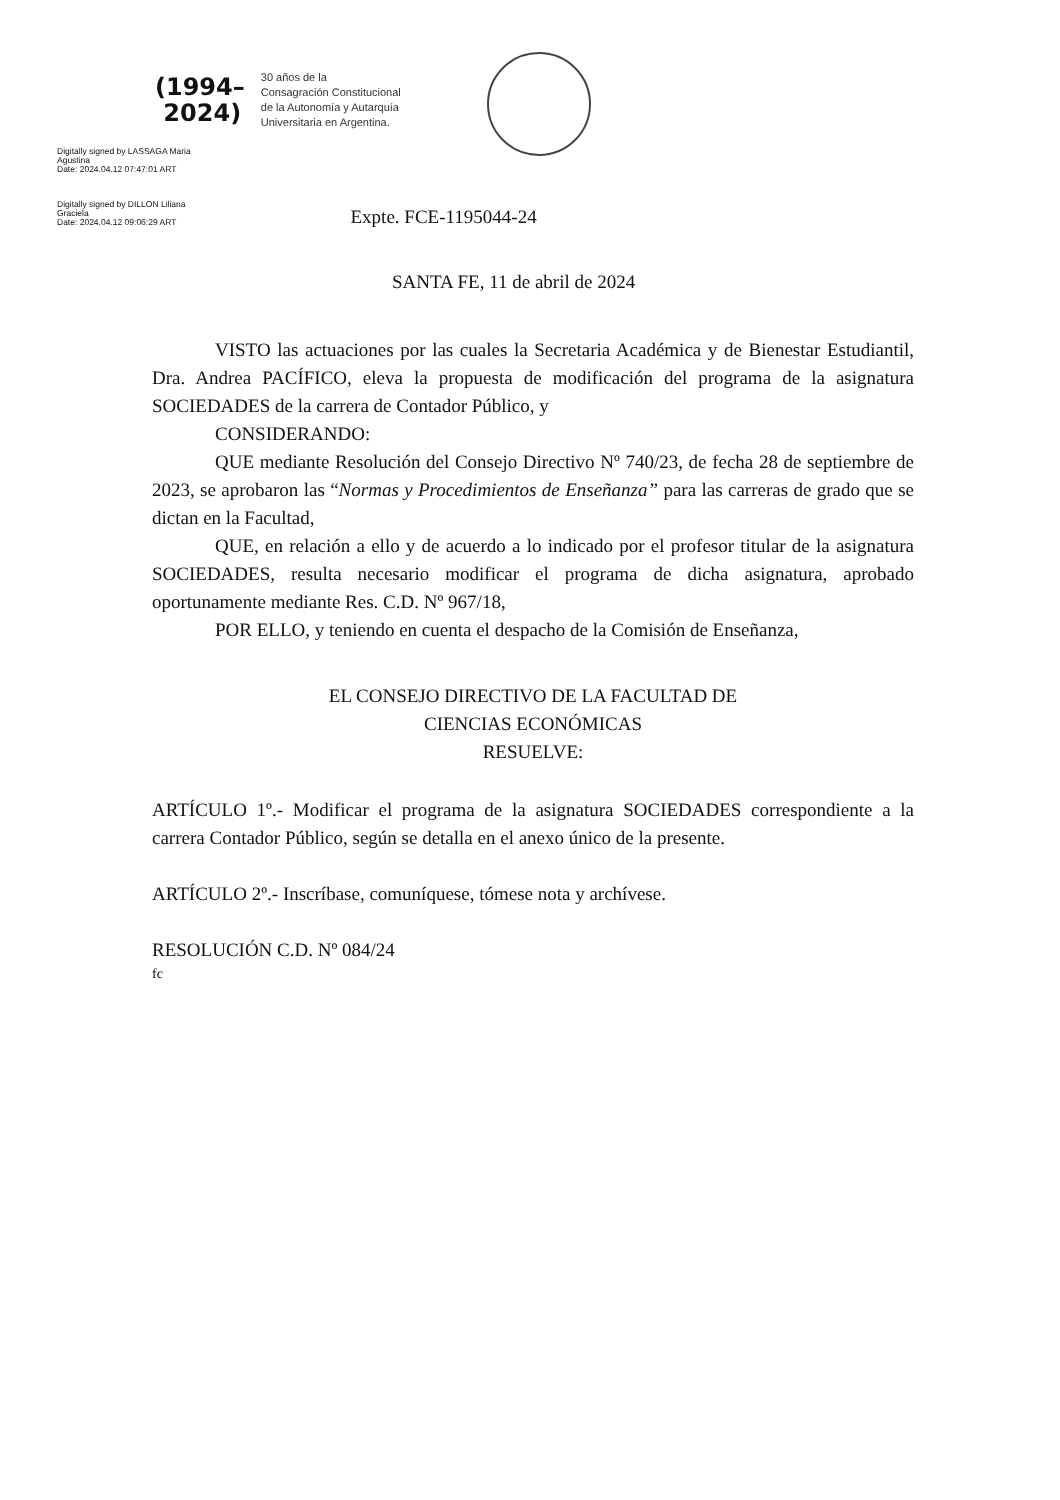(1994–
2024)
30 años de la
Consagración Constitucional
de la Autonomía y Autarquía
Universitaria en Argentina.
Digitally signed by LASSAGA Maria
Agustina
Date: 2024.04.12 07:47:01 ART
Digitally signed by DILLON Liliana
Graciela
Date: 2024.04.12 09:06:29 ART
Expte. FCE-1195044-24
SANTA FE, 11 de abril de 2024
VISTO las actuaciones por las cuales la Secretaria Académica y de Bienestar Estudiantil, Dra. Andrea PACÍFICO, eleva la propuesta de modificación del programa de la asignatura SOCIEDADES de la carrera de Contador Público, y
CONSIDERANDO:
QUE mediante Resolución del Consejo Directivo Nº 740/23, de fecha 28 de septiembre de 2023, se aprobaron las “Normas y Procedimientos de Enseñanza” para las carreras de grado que se dictan en la Facultad,
QUE, en relación a ello y de acuerdo a lo indicado por el profesor titular de la asignatura SOCIEDADES, resulta necesario modificar el programa de dicha asignatura, aprobado oportunamente mediante Res. C.D. Nº 967/18,
POR ELLO, y teniendo en cuenta el despacho de la Comisión de Enseñanza,
EL CONSEJO DIRECTIVO DE LA FACULTAD DE
CIENCIAS ECONÓMICAS
RESUELVE:
ARTÍCULO 1º.- Modificar el programa de la asignatura SOCIEDADES correspondiente a la carrera Contador Público, según se detalla en el anexo único de la presente.
ARTÍCULO 2º.- Inscríbase, comuníquese, tómese nota y archívese.
RESOLUCIÓN C.D. Nº 084/24
fc